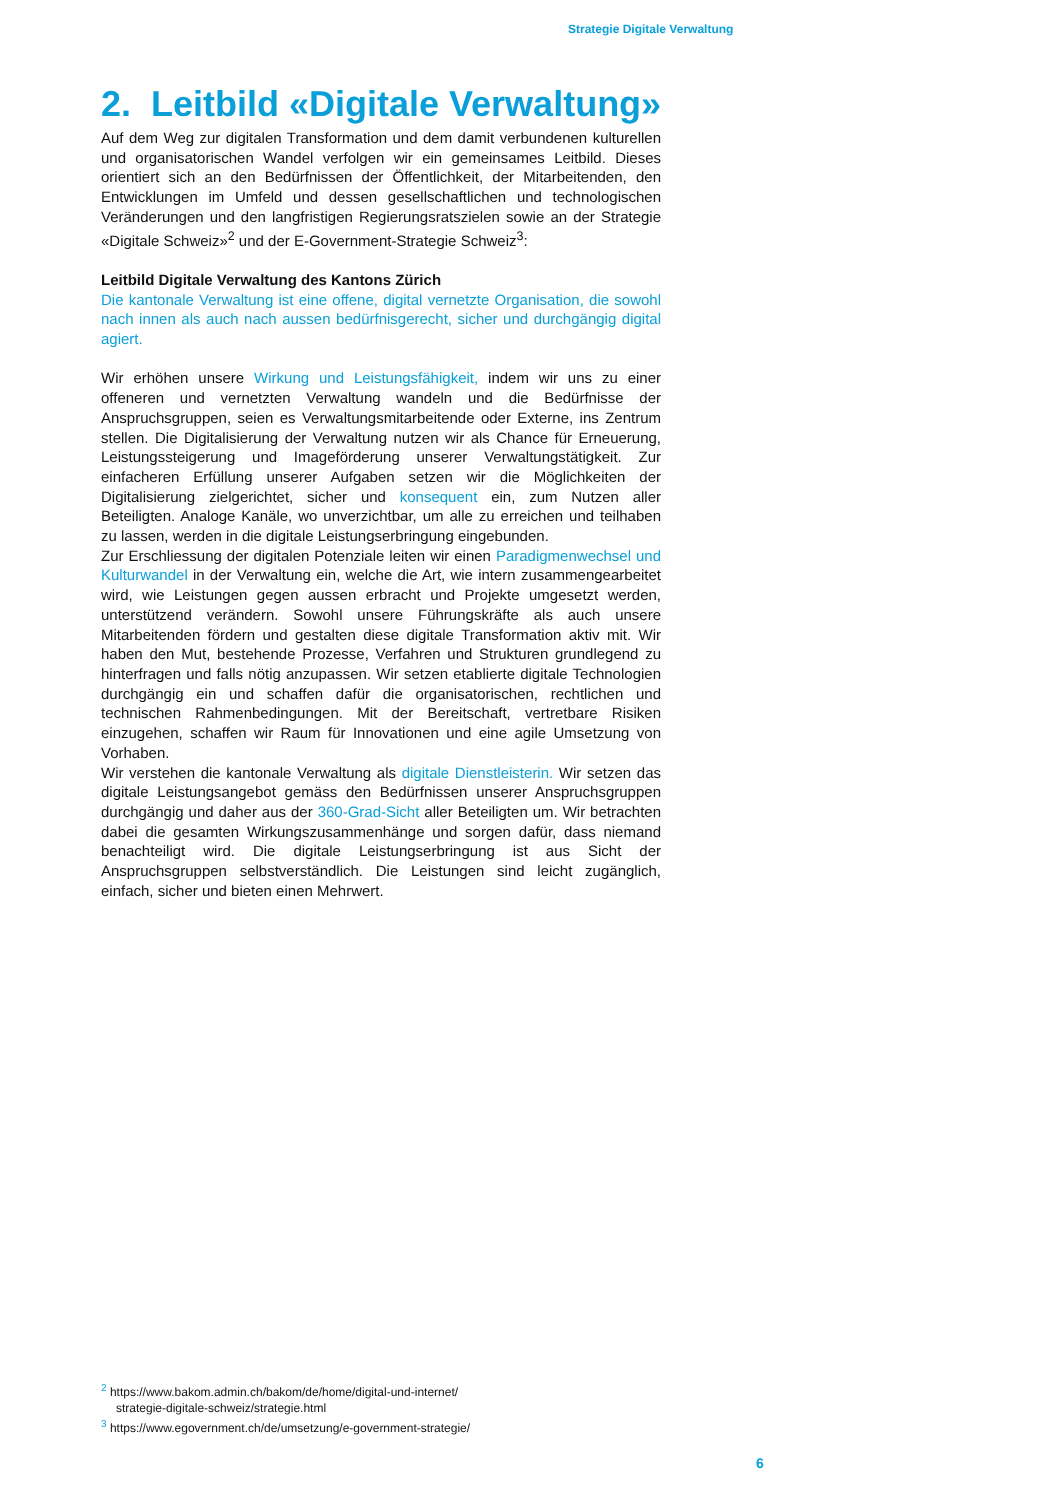Strategie Digitale Verwaltung
2. Leitbild «Digitale Verwaltung»
Auf dem Weg zur digitalen Transformation und dem damit verbundenen kulturellen und organisatorischen Wandel verfolgen wir ein gemeinsames Leitbild. Dieses orientiert sich an den Bedürfnissen der Öffentlichkeit, der Mitarbeitenden, den Entwicklungen im Umfeld und dessen gesellschaftlichen und technologischen Veränderungen und den langfristigen Regierungsratszielen sowie an der Strategie «Digitale Schweiz»<sup>2</sup> und der E-Government-Strategie Schweiz<sup>3</sup>:
Leitbild Digitale Verwaltung des Kantons Zürich
Die kantonale Verwaltung ist eine offene, digital vernetzte Organisation, die sowohl nach innen als auch nach aussen bedürfnisgerecht, sicher und durchgängig digital agiert.
Wir erhöhen unsere Wirkung und Leistungsfähigkeit, indem wir uns zu einer offeneren und vernetzten Verwaltung wandeln und die Bedürfnisse der Anspruchsgruppen, seien es Verwaltungsmitarbeitende oder Externe, ins Zentrum stellen. Die Digitalisierung der Verwaltung nutzen wir als Chance für Erneuerung, Leistungssteigerung und Imageförderung unserer Verwaltungstätigkeit. Zur einfacheren Erfüllung unserer Aufgaben setzen wir die Möglichkeiten der Digitalisierung zielgerichtet, sicher und konsequent ein, zum Nutzen aller Beteiligten. Analoge Kanäle, wo unverzichtbar, um alle zu erreichen und teilhaben zu lassen, werden in die digitale Leistungserbringung eingebunden.
Zur Erschliessung der digitalen Potenziale leiten wir einen Paradigmenwechsel und Kulturwandel in der Verwaltung ein, welche die Art, wie intern zusammengearbeitet wird, wie Leistungen gegen aussen erbracht und Projekte umgesetzt werden, unterstützend verändern. Sowohl unsere Führungskräfte als auch unsere Mitarbeitenden fördern und gestalten diese digitale Transformation aktiv mit. Wir haben den Mut, bestehende Prozesse, Verfahren und Strukturen grundlegend zu hinterfragen und falls nötig anzupassen. Wir setzen etablierte digitale Technologien durchgängig ein und schaffen dafür die organisatorischen, rechtlichen und technischen Rahmenbedingungen. Mit der Bereitschaft, vertretbare Risiken einzugehen, schaffen wir Raum für Innovationen und eine agile Umsetzung von Vorhaben.
Wir verstehen die kantonale Verwaltung als digitale Dienstleisterin. Wir setzen das digitale Leistungsangebot gemäss den Bedürfnissen unserer Anspruchsgruppen durchgängig und daher aus der 360-Grad-Sicht aller Beteiligten um. Wir betrachten dabei die gesamten Wirkungszusammenhänge und sorgen dafür, dass niemand benachteiligt wird. Die digitale Leistungserbringung ist aus Sicht der Anspruchsgruppen selbstverständlich. Die Leistungen sind leicht zugänglich, einfach, sicher und bieten einen Mehrwert.
<sup>2</sup> https://www.bakom.admin.ch/bakom/de/home/digital-und-internet/
strategie-digitale-schweiz/strategie.html
<sup>3</sup> https://www.egovernment.ch/de/umsetzung/e-government-strategie/
6